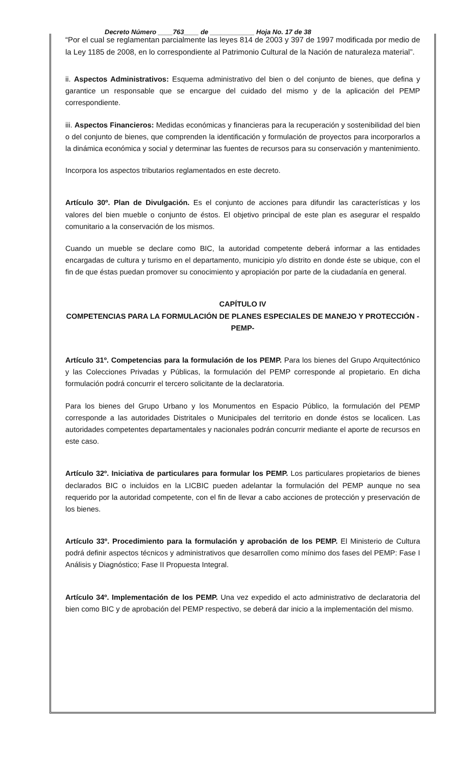Decreto Número ____763____ de ____________ Hoja No. 17 de 38
“Por el cual se reglamentan parcialmente las leyes 814 de 2003 y 397 de 1997 modificada por medio de la Ley 1185 de 2008, en lo correspondiente al Patrimonio Cultural de la Nación de naturaleza material”.
ii. Aspectos Administrativos: Esquema administrativo del bien o del conjunto de bienes, que defina y garantice un responsable que se encargue del cuidado del mismo y de la aplicación del PEMP correspondiente.
iii. Aspectos Financieros: Medidas económicas y financieras para la recuperación y sostenibilidad del bien o del conjunto de bienes, que comprenden la identificación y formulación de proyectos para incorporarlos a la dinámica económica y social y determinar las fuentes de recursos para su conservación y mantenimiento.
Incorpora los aspectos tributarios reglamentados en este decreto.
Artículo 30º. Plan de Divulgación. Es el conjunto de acciones para difundir las características y los valores del bien mueble o conjunto de éstos. El objetivo principal de este plan es asegurar el respaldo comunitario a la conservación de los mismos.
Cuando un mueble se declare como BIC, la autoridad competente deberá informar a las entidades encargadas de cultura y turismo en el departamento, municipio y/o distrito en donde éste se ubique, con el fin de que éstas puedan promover su conocimiento y apropiación por parte de la ciudadanía en general.
CAPÍTULO IV
COMPETENCIAS PARA LA FORMULACIÓN DE PLANES ESPECIALES DE MANEJO Y PROTECCIÓN -PEMP-
Artículo 31º. Competencias para la formulación de los PEMP. Para los bienes del Grupo Arquitectónico y las Colecciones Privadas y Públicas, la formulación del PEMP corresponde al propietario. En dicha formulación podrá concurrir el tercero solicitante de la declaratoria.
Para los bienes del Grupo Urbano y los Monumentos en Espacio Público, la formulación del PEMP corresponde a las autoridades Distritales o Municipales del territorio en donde éstos se localicen. Las autoridades competentes departamentales y nacionales podrán concurrir mediante el aporte de recursos en este caso.
Artículo 32º. Iniciativa de particulares para formular los PEMP. Los particulares propietarios de bienes declarados BIC o incluidos en la LICBIC pueden adelantar la formulación del PEMP aunque no sea requerido por la autoridad competente, con el fin de llevar a cabo acciones de protección y preservación de los bienes.
Artículo 33º. Procedimiento para la formulación y aprobación de los PEMP. El Ministerio de Cultura podrá definir aspectos técnicos y administrativos que desarrollen como mínimo dos fases del PEMP: Fase I Análisis y Diagnóstico; Fase II Propuesta Integral.
Artículo 34º. Implementación de los PEMP. Una vez expedido el acto administrativo de declaratoria del bien como BIC y de aprobación del PEMP respectivo, se deberá dar inicio a la implementación del mismo.